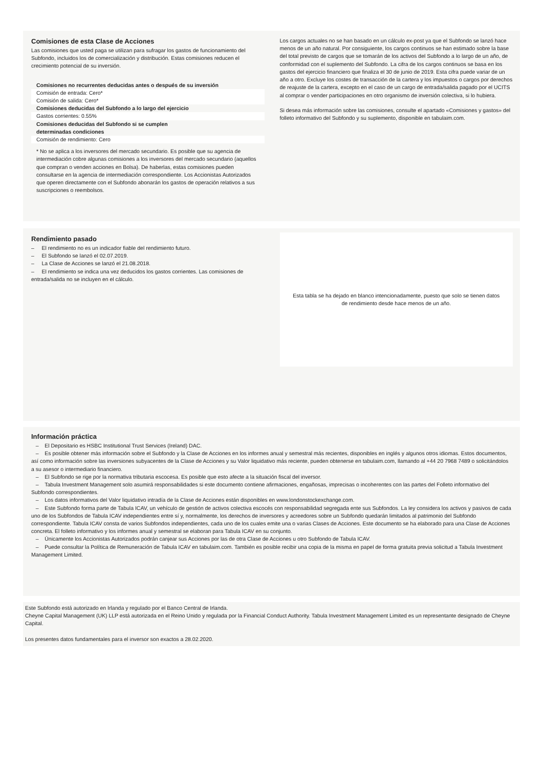Comisiones de esta Clase de Acciones
Las comisiones que usted paga se utilizan para sufragar los gastos de funcionamiento del Subfondo, incluidos los de comercialización y distribución. Estas comisiones reducen el crecimiento potencial de su inversión.
| Comisiones no recurrentes deducidas antes o después de su inversión |
| Comisión de entrada: Cero* |
| Comisión de salida: Cero* |
| Comisiones deducidas del Subfondo a lo largo del ejercicio |
| Gastos corrientes: 0.55% |
| Comisiones deducidas del Subfondo si se cumplen determinadas condiciones |
| Comisión de rendimiento: Cero |
* No se aplica a los inversores del mercado secundario. Es posible que su agencia de intermediación cobre algunas comisiones a los inversores del mercado secundario (aquellos que compran o venden acciones en Bolsa). De haberlas, estas comisiones pueden consultarse en la agencia de intermediación correspondiente. Los Accionistas Autorizados que operen directamente con el Subfondo abonarán los gastos de operación relativos a sus suscripciones o reembolsos.
Los cargos actuales no se han basado en un cálculo ex-post ya que el Subfondo se lanzó hace menos de un año natural. Por consiguiente, los cargos continuos se han estimado sobre la base del total previsto de cargos que se tomarán de los activos del Subfondo a lo largo de un año, de conformidad con el suplemento del Subfondo. La cifra de los cargos continuos se basa en los gastos del ejercicio financiero que finaliza el 30 de junio de 2019. Esta cifra puede variar de un año a otro. Excluye los costes de transacción de la cartera y los impuestos o cargos por derechos de reajuste de la cartera, excepto en el caso de un cargo de entrada/salida pagado por el UCITS al comprar o vender participaciones en otro organismo de inversión colectiva, si lo hubiera.
Si desea más información sobre las comisiones, consulte el apartado «Comisiones y gastos» del folleto informativo del Subfondo y su suplemento, disponible en tabulaim.com.
Rendimiento pasado
– El rendimiento no es un indicador fiable del rendimiento futuro.
– El Subfondo se lanzó el 02.07.2019.
– La Clase de Acciones se lanzó el 21.08.2018.
– El rendimiento se indica una vez deducidos los gastos corrientes. Las comisiones de entrada/salida no se incluyen en el cálculo.
Esta tabla se ha dejado en blanco intencionadamente, puesto que solo se tienen datos de rendimiento desde hace menos de un año.
Información práctica
– El Depositario es HSBC Institutional Trust Services (Ireland) DAC.
– Es posible obtener más información sobre el Subfondo y la Clase de Acciones en los informes anual y semestral más recientes, disponibles en inglés y algunos otros idiomas. Estos documentos, así como información sobre las inversiones subyacentes de la Clase de Acciones y su Valor liquidativo más reciente, pueden obtenerse en tabulaim.com, llamando al +44 20 7968 7489 o solicitándolos a su asesor o intermediario financiero.
– El Subfondo se rige por la normativa tributaria escocesa. Es posible que esto afecte a la situación fiscal del inversor.
– Tabula Investment Management solo asumirá responsabilidades si este documento contiene afirmaciones, engañosas, imprecisas o incoherentes con las partes del Folleto informativo del Subfondo correspondientes.
– Los datos informativos del Valor liquidativo intradía de la Clase de Acciones están disponibles en www.londonstockexchange.com.
– Este Subfondo forma parte de Tabula ICAV, un vehículo de gestión de activos colectiva escocés con responsabilidad segregada ente sus Subfondos. La ley considera los activos y pasivos de cada uno de los Subfondos de Tabula ICAV independientes entre sí y, normalmente, los derechos de inversores y acreedores sobre un Subfondo quedarán limitados al patrimonio del Subfondo correspondiente. Tabula ICAV consta de varios Subfondos independientes, cada uno de los cuales emite una o varias Clases de Acciones. Este documento se ha elaborado para una Clase de Acciones concreta. El folleto informativo y los informes anual y semestral se elaboran para Tabula ICAV en su conjunto.
– Únicamente los Accionistas Autorizados podrán canjear sus Acciones por las de otra Clase de Acciones u otro Subfondo de Tabula ICAV.
– Puede consultar la Política de Remuneración de Tabula ICAV en tabulaim.com. También es posible recibir una copia de la misma en papel de forma gratuita previa solicitud a Tabula Investment Management Limited.
Este Subfondo está autorizado en Irlanda y regulado por el Banco Central de Irlanda.
Cheyne Capital Management (UK) LLP está autorizada en el Reino Unido y regulada por la Financial Conduct Authority. Tabula Investment Management Limited es un representante designado de Cheyne Capital.
Los presentes datos fundamentales para el inversor son exactos a 28.02.2020.